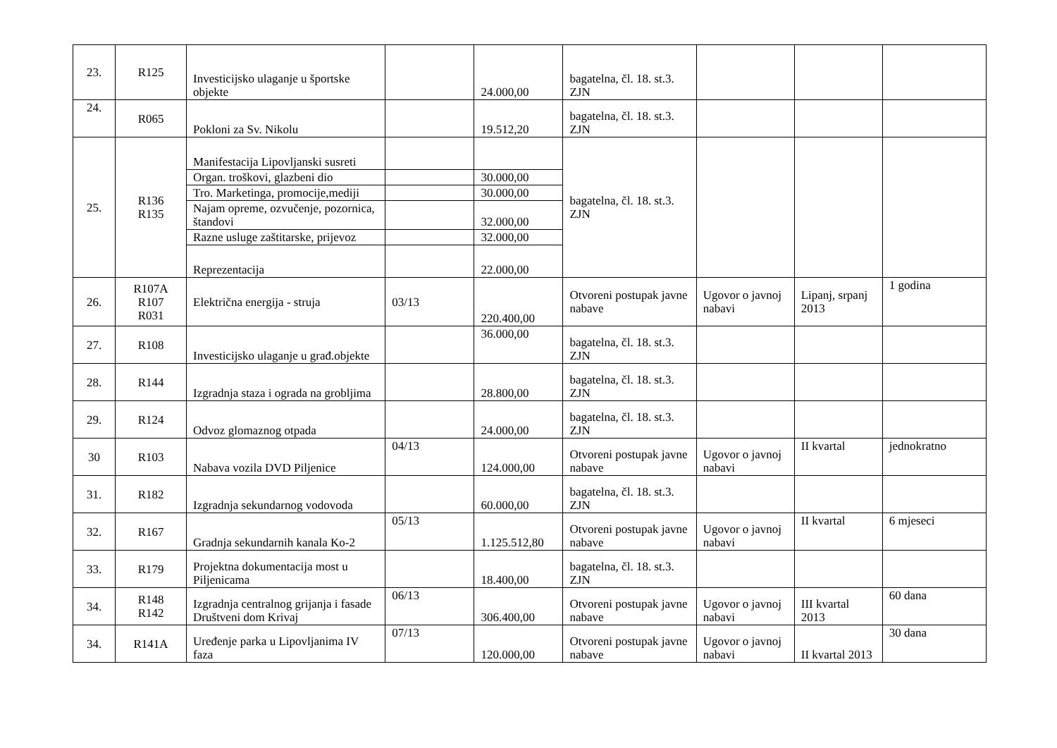| 23. | R125 | Investicijsko ulaganje u športske objekte | | 24.000,00 | bagatelna, čl. 18. st.3. ZJN | | | |
| 24. | R065 | Pokloni za Sv. Nikolu | | 19.512,20 | bagatelna, čl. 18. st.3. ZJN | | | |
| 25. | R136 R135 | Manifestacija Lipovljanski susreti | | | bagatelna, čl. 18. st.3. ZJN | | | |
| | | Organ. troškovi, glazbeni dio | | 30.000,00 | | | | |
| | | Tro. Marketinga, promocije,mediji | | 30.000,00 | | | | |
| | | Najam opreme, ozvučenje, pozornica, štandovi | | 32.000,00 | | | | |
| | | Razne usluge zaštitarske, prijevoz | | 32.000,00 | | | | |
| | | Reprezentacija | | 22.000,00 | | | | |
| 26. | R107A R107 R031 | Električna energija - struja | 03/13 | 220.400,00 | Otvoreni postupak javne nabave | Ugovor o javnoj nabavi | Lipanj, srpanj 2013 | 1 godina |
| 27. | R108 | Investicijsko ulaganje u građ.objekte | | 36.000,00 | bagatelna, čl. 18. st.3. ZJN | | | |
| 28. | R144 | Izgradnja staza i ograda na grobljima | | 28.800,00 | bagatelna, čl. 18. st.3. ZJN | | | |
| 29. | R124 | Odvoz glomaznog otpada | | 24.000,00 | bagatelna, čl. 18. st.3. ZJN | | | |
| 30 | R103 | Nabava vozila DVD Piljenice | 04/13 | 124.000,00 | Otvoreni postupak javne nabave | Ugovor o javnoj nabavi | II kvartal | jednokratno |
| 31. | R182 | Izgradnja sekundarnog vodovoda | | 60.000,00 | bagatelna, čl. 18. st.3. ZJN | | | |
| 32. | R167 | Gradnja sekundarnih kanala Ko-2 | 05/13 | 1.125.512,80 | Otvoreni postupak javne nabave | Ugovor o javnoj nabavi | II kvartal | 6 mjeseci |
| 33. | R179 | Projektna dokumentacija most u Piljenicama | | 18.400,00 | bagatelna, čl. 18. st.3. ZJN | | | |
| 34. | R148 R142 | Izgradnja centralnog grijanja i fasade Društveni dom Krivaj | 06/13 | 306.400,00 | Otvoreni postupak javne nabave | Ugovor o javnoj nabavi | III kvartal 2013 | 60 dana |
| 34. | R141A | Uređenje parka u Lipovljanima IV faza | 07/13 | 120.000,00 | Otvoreni postupak javne nabave | Ugovor o javnoj nabavi | II kvartal 2013 | 30 dana |